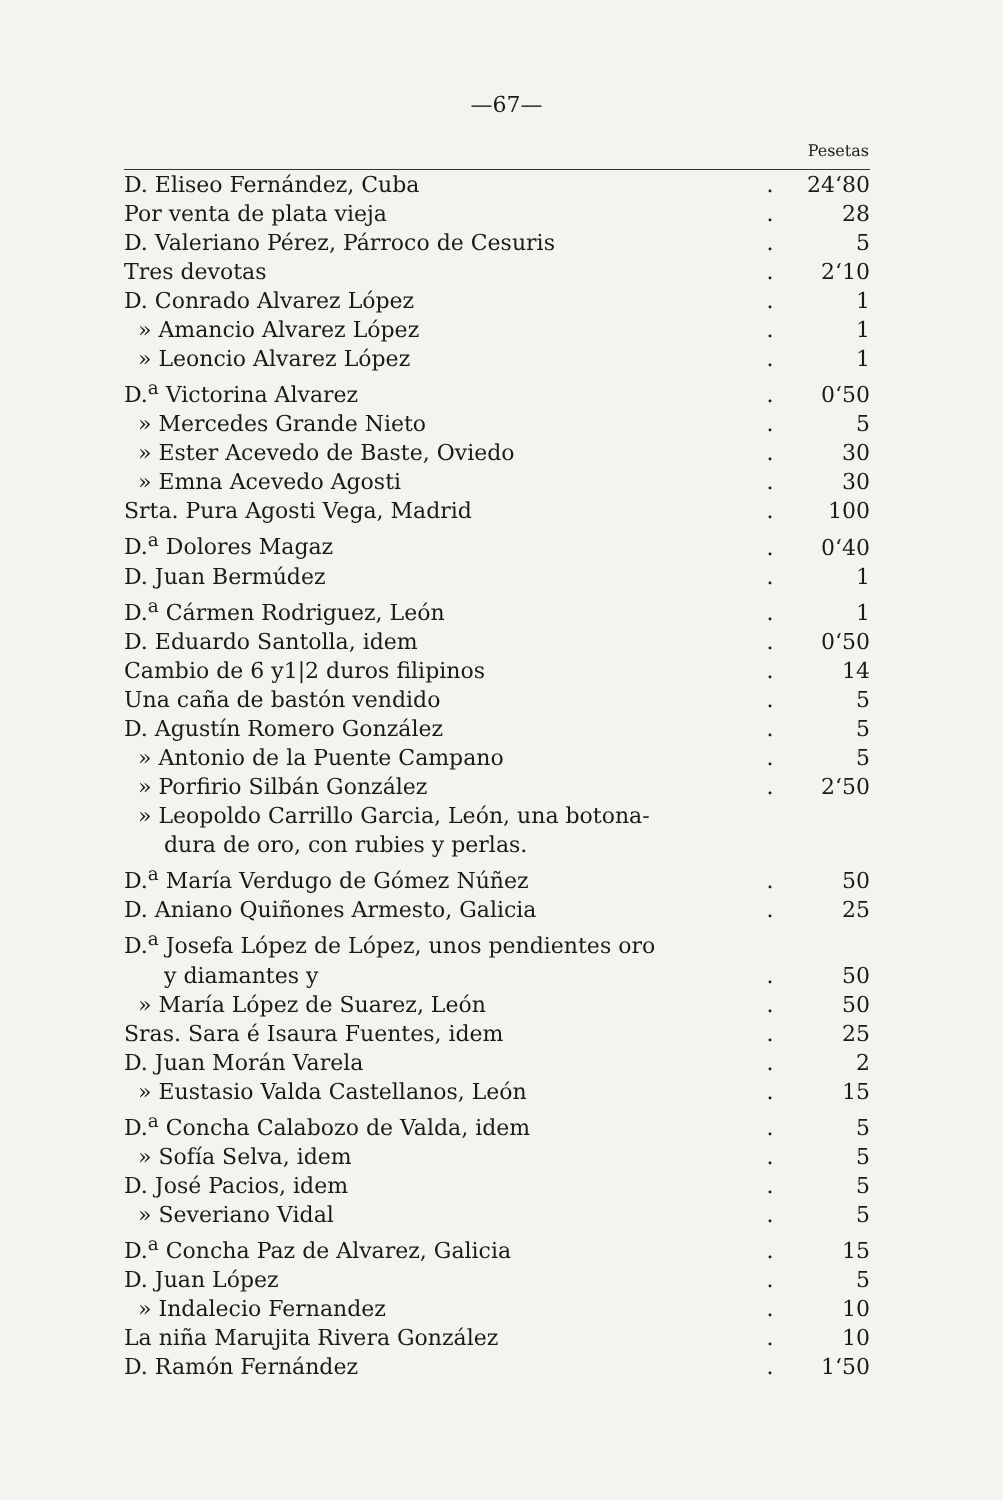—67—
| | | Pesetas |
| --- | --- | --- |
| D. Eliseo Fernández, Cuba | . | 24‘80 |
| Por venta de plata vieja | . | 28 |
| D. Valeriano Pérez, Párroco de Cesuris | . | 5 |
| Tres devotas | . | 2‘10 |
| D. Conrado Alvarez López | . | 1 |
| » Amancio Alvarez López | . | 1 |
| » Leoncio Alvarez López | . | 1 |
| D.<sup>a</sup> Victorina Alvarez | . | 0‘50 |
| » Mercedes Grande Nieto | . | 5 |
| » Ester Acevedo de Baste, Oviedo | . | 30 |
| » Emna Acevedo Agosti | . | 30 |
| Srta. Pura Agosti Vega, Madrid | . | 100 |
| D.<sup>a</sup> Dolores Magaz | . | 0‘40 |
| D. Juan Bermúdez | . | 1 |
| D.<sup>a</sup> Cármen Rodriguez, León | . | 1 |
| D. Eduardo Santolla, idem | . | 0‘50 |
| Cambio de 6 y1/2 duros filipinos | . | 14 |
| Una caña de bastón vendido | . | 5 |
| D. Agustín Romero González | . | 5 |
| » Antonio de la Puente Campano | . | 5 |
| » Porfirio Silbán González | . | 2‘50 |
| » Leopoldo Carrillo Garcia, León, una botona- | | |
| dura de oro, con rubies y perlas. | | |
| D.<sup>a</sup> María Verdugo de Gómez Núñez | . | 50 |
| D. Aniano Quiñones Armesto, Galicia | . | 25 |
| D.<sup>a</sup> Josefa López de López, unos pendientes oro | | |
| y diamantes y | . | 50 |
| » María López de Suarez, León | . | 50 |
| Sras. Sara é Isaura Fuentes, idem | . | 25 |
| D. Juan Morán Varela | . | 2 |
| » Eustasio Valda Castellanos, León | . | 15 |
| D.<sup>a</sup> Concha Calabozo de Valda, idem | . | 5 |
| » Sofía Selva, idem | . | 5 |
| D. José Pacios, idem | . | 5 |
| » Severiano Vidal | . | 5 |
| D.<sup>a</sup> Concha Paz de Alvarez, Galicia | . | 15 |
| D. Juan López | . | 5 |
| » Indalecio Fernandez | . | 10 |
| La niña Marujita Rivera González | . | 10 |
| D. Ramón Fernández | . | 1‘50 |